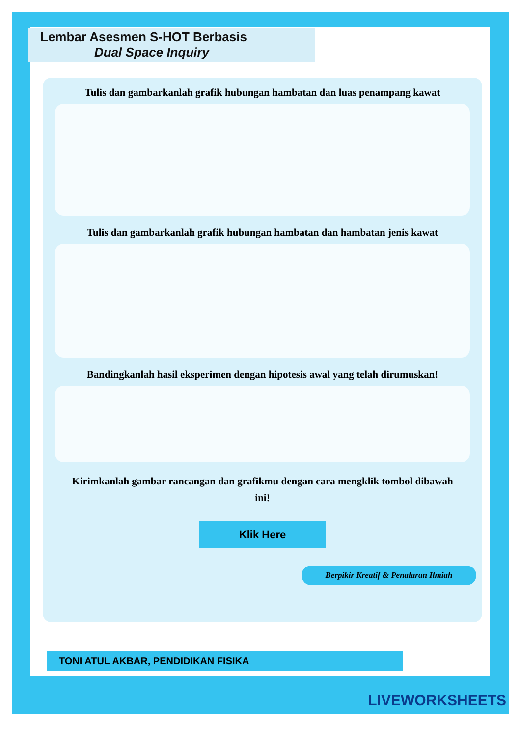Lembar Asesmen S-HOT Berbasis
Dual Space Inquiry
Tulis dan gambarkanlah grafik hubungan hambatan dan luas penampang kawat
Tulis dan gambarkanlah grafik hubungan hambatan dan hambatan jenis kawat
Bandingkanlah hasil eksperimen dengan hipotesis awal yang telah dirumuskan!
Kirimkanlah gambar rancangan dan grafikmu dengan cara mengklik tombol dibawah ini!
Klik Here
Berpikir Kreatif & Penalaran Ilmiah
TONI ATUL AKBAR, PENDIDIKAN FISIKA
LIVEWORKSHEETS